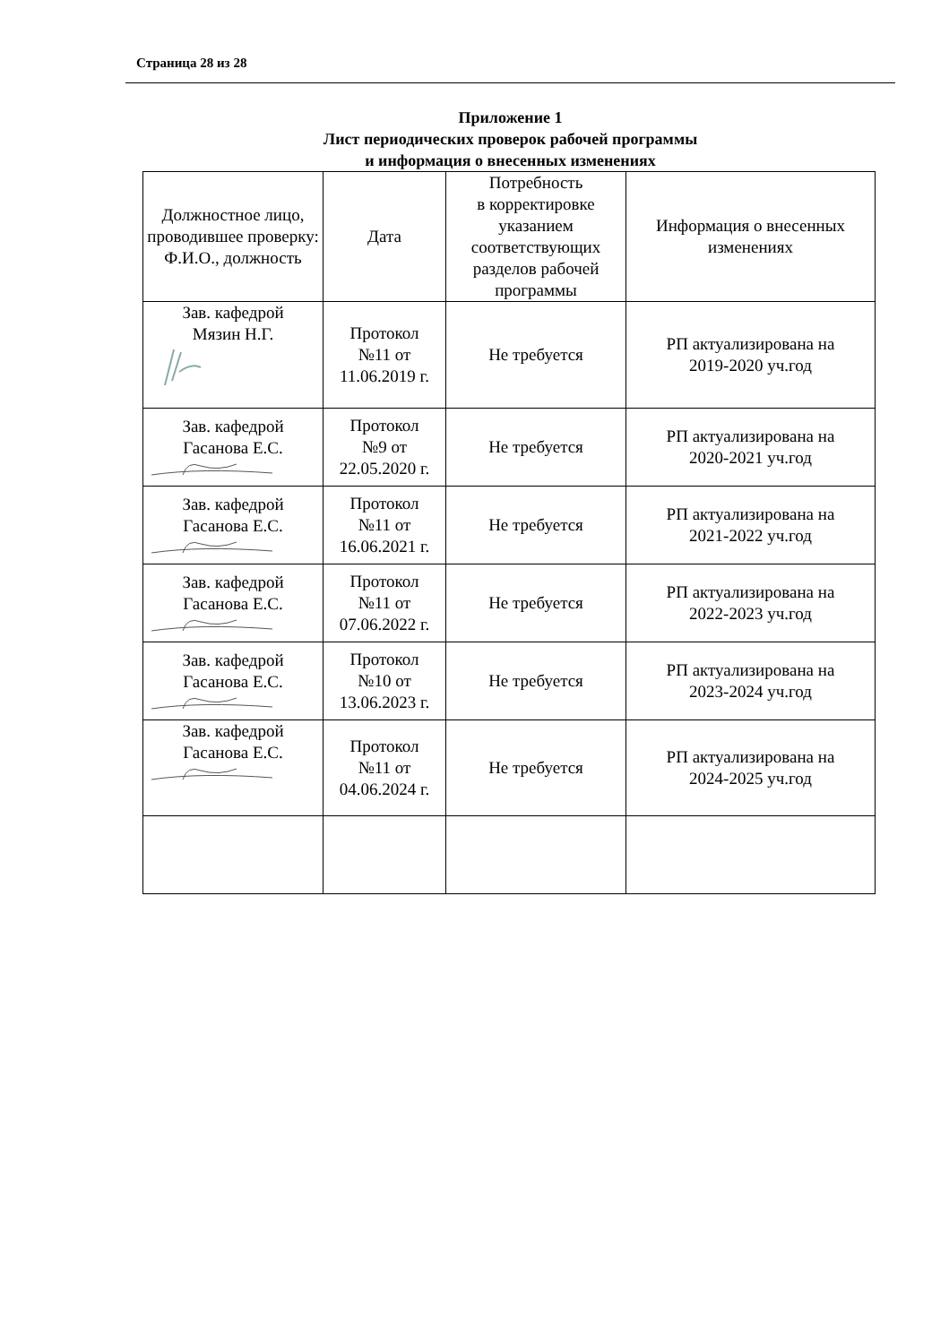Страница 28 из 28
Приложение 1
Лист периодических проверок рабочей программы
и информация о внесенных изменениях
| Должностное лицо, проводившее проверку: Ф.И.О., должность | Дата | Потребность в корректировке указанием соответствующих разделов рабочей программы | Информация о внесенных изменениях |
| --- | --- | --- | --- |
| Зав. кафедрой Мязин Н.Г. | Протокол №11 от 11.06.2019 г. | Не требуется | РП актуализирована на 2019-2020 уч.год |
| Зав. кафедрой Гасанова Е.С. | Протокол №9 от 22.05.2020 г. | Не требуется | РП актуализирована на 2020-2021 уч.год |
| Зав. кафедрой Гасанова Е.С. | Протокол №11 от 16.06.2021 г. | Не требуется | РП актуализирована на 2021-2022 уч.год |
| Зав. кафедрой Гасанова Е.С. | Протокол №11 от 07.06.2022 г. | Не требуется | РП актуализирована на 2022-2023 уч.год |
| Зав. кафедрой Гасанова Е.С. | Протокол №10 от 13.06.2023 г. | Не требуется | РП актуализирована на 2023-2024 уч.год |
| Зав. кафедрой Гасанова Е.С. | Протокол №11 от 04.06.2024 г. | Не требуется | РП актуализирована на 2024-2025 уч.год |